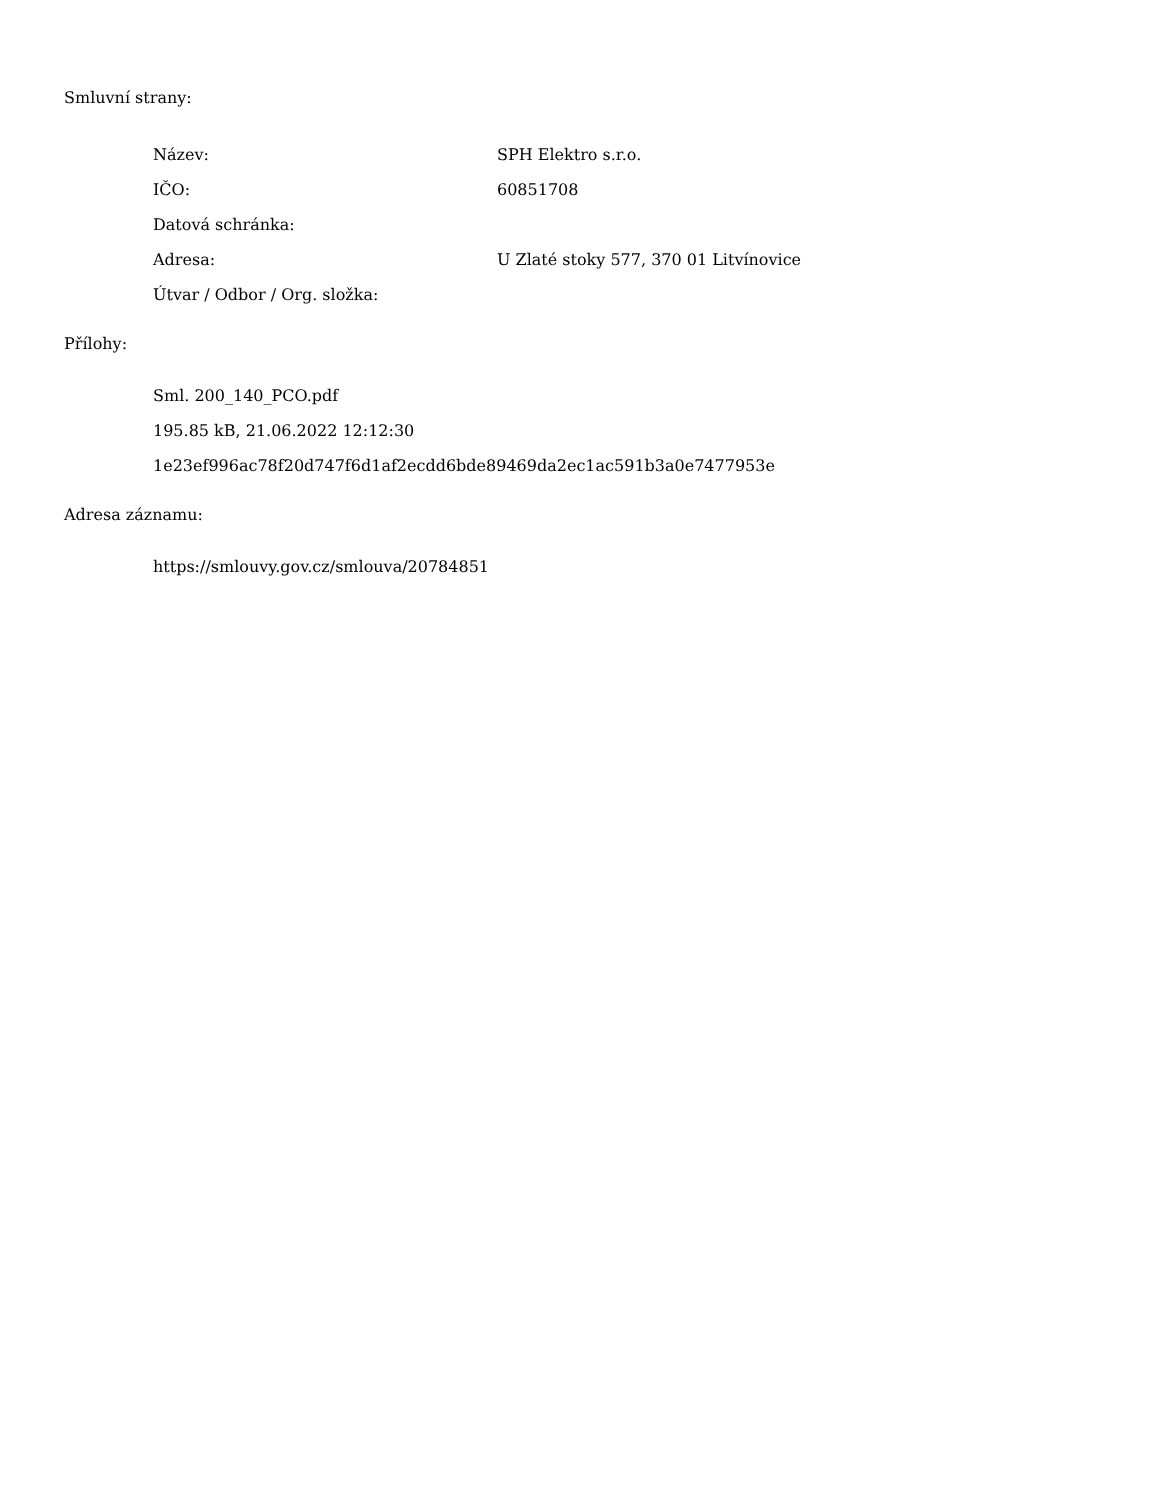Smluvní strany:
Název: SPH Elektro s.r.o.
IČO: 60851708
Datová schránka:
Adresa: U Zlaté stoky 577, 370 01 Litvínovice
Útvar / Odbor / Org. složka:
Přílohy:
Sml. 200_140_PCO.pdf
195.85 kB, 21.06.2022 12:12:30
1e23ef996ac78f20d747f6d1af2ecdd6bde89469da2ec1ac591b3a0e7477953e
Adresa záznamu:
https://smlouvy.gov.cz/smlouva/20784851